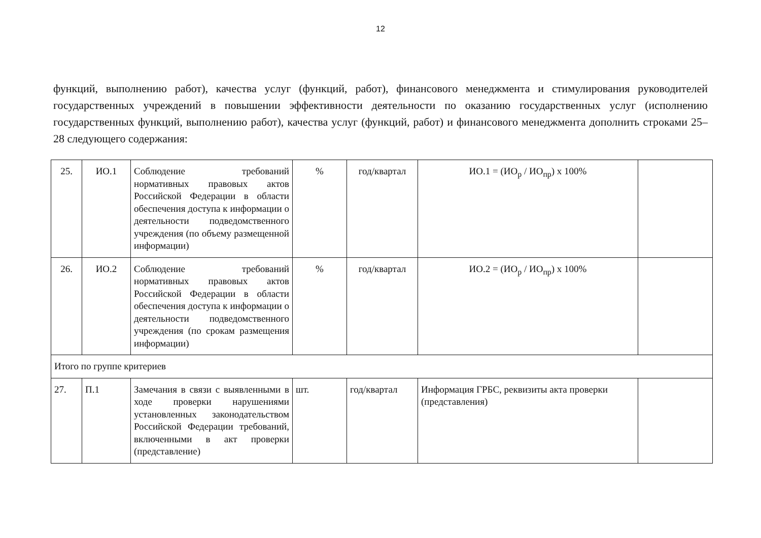12
функций, выполнению работ), качества услуг (функций, работ), финансового менеджмента и стимулирования руководителей государственных учреждений в повышении эффективности деятельности по оказанию государственных услуг (исполнению государственных функций, выполнению работ), качества услуг (функций, работ) и финансового менеджмента дополнить строками 25–28 следующего содержания:
| 25. | ИО.1 | Соблюдение требований нормативных правовых актов Российской Федерации в области обеспечения доступа к информации о деятельности подведомственного учреждения (по объему размещенной информации) | % | год/квартал | ИО.1 = (ИО<sub>р</sub> / ИО<sub>пр</sub>) х 100% | |
| 26. | ИО.2 | Соблюдение требований нормативных правовых актов Российской Федерации в области обеспечения доступа к информации о деятельности подведомственного учреждения (по срокам размещения информации) | % | год/квартал | ИО.2 = (ИО<sub>р</sub> / ИО<sub>пр</sub>) х 100% | |
| Итого по группе критериев | | | | | | |
| 27. | П.1 | Замечания в связи с выявленными в ходе проверки нарушениями установленных законодательством Российской Федерации требований, включенными в акт проверки (представление) | шт. | год/квартал | Информация ГРБС, реквизиты акта проверки (представления) | |